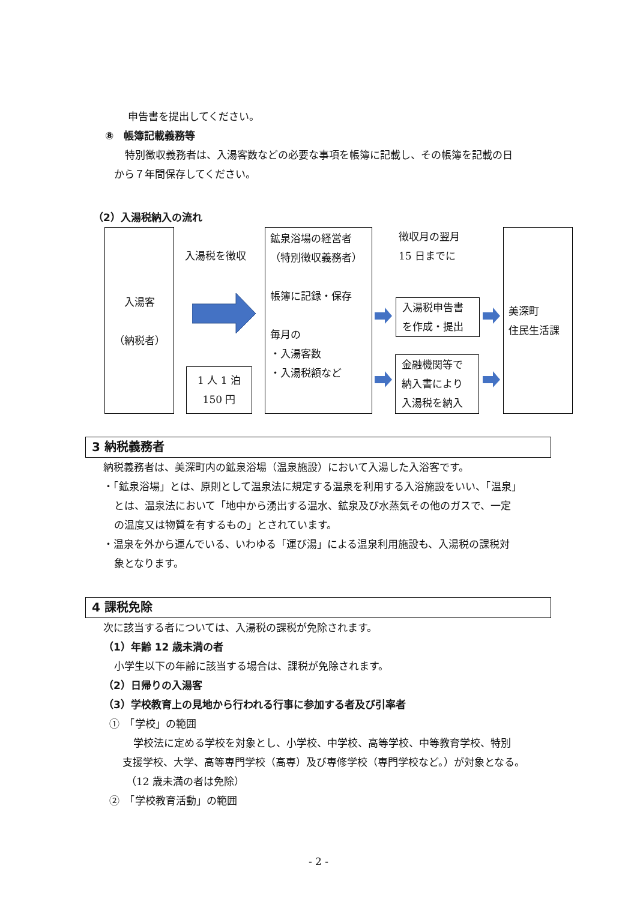申告書を提出してください。
⑧　帳簿記載義務等
特別徴収義務者は、入湯客数などの必要な事項を帳簿に記載し、その帳簿を記載の日
から７年間保存してください。
（2）入湯税納入の流れ
入湯客
（納税者）
入湯税を徴収
1 人 1 泊
150 円
鉱泉浴場の経営者
（特別徴収義務者）
帳簿に記録・保存
毎月の
・入湯客数
・入湯税額など
徴収月の翌月
15 日までに
入湯税申告書
を作成・提出
金融機関等で
納入書により
入湯税を納入
美深町
住民生活課
3 納税義務者
納税義務者は、美深町内の鉱泉浴場（温泉施設）において入湯した入浴客です。
・「鉱泉浴場」とは、原則として温泉法に規定する温泉を利用する入浴施設をいい、「温泉」
とは、温泉法において「地中から湧出する温水、鉱泉及び水蒸気その他のガスで、一定
の温度又は物質を有するもの」とされています。
・温泉を外から運んでいる、いわゆる「運び湯」による温泉利用施設も、入湯税の課税対
象となります。
4 課税免除
次に該当する者については、入湯税の課税が免除されます。
（1）年齢 12 歳未満の者
小学生以下の年齢に該当する場合は、課税が免除されます。
（2）日帰りの入湯客
（3）学校教育上の見地から行われる行事に参加する者及び引率者
①　「学校」の範囲
学校法に定める学校を対象とし、小学校、中学校、高等学校、中等教育学校、特別
支援学校、大学、高等専門学校（高専）及び専修学校（専門学校など。）が対象となる。
（12 歳未満の者は免除）
②　「学校教育活動」の範囲
- 2 -